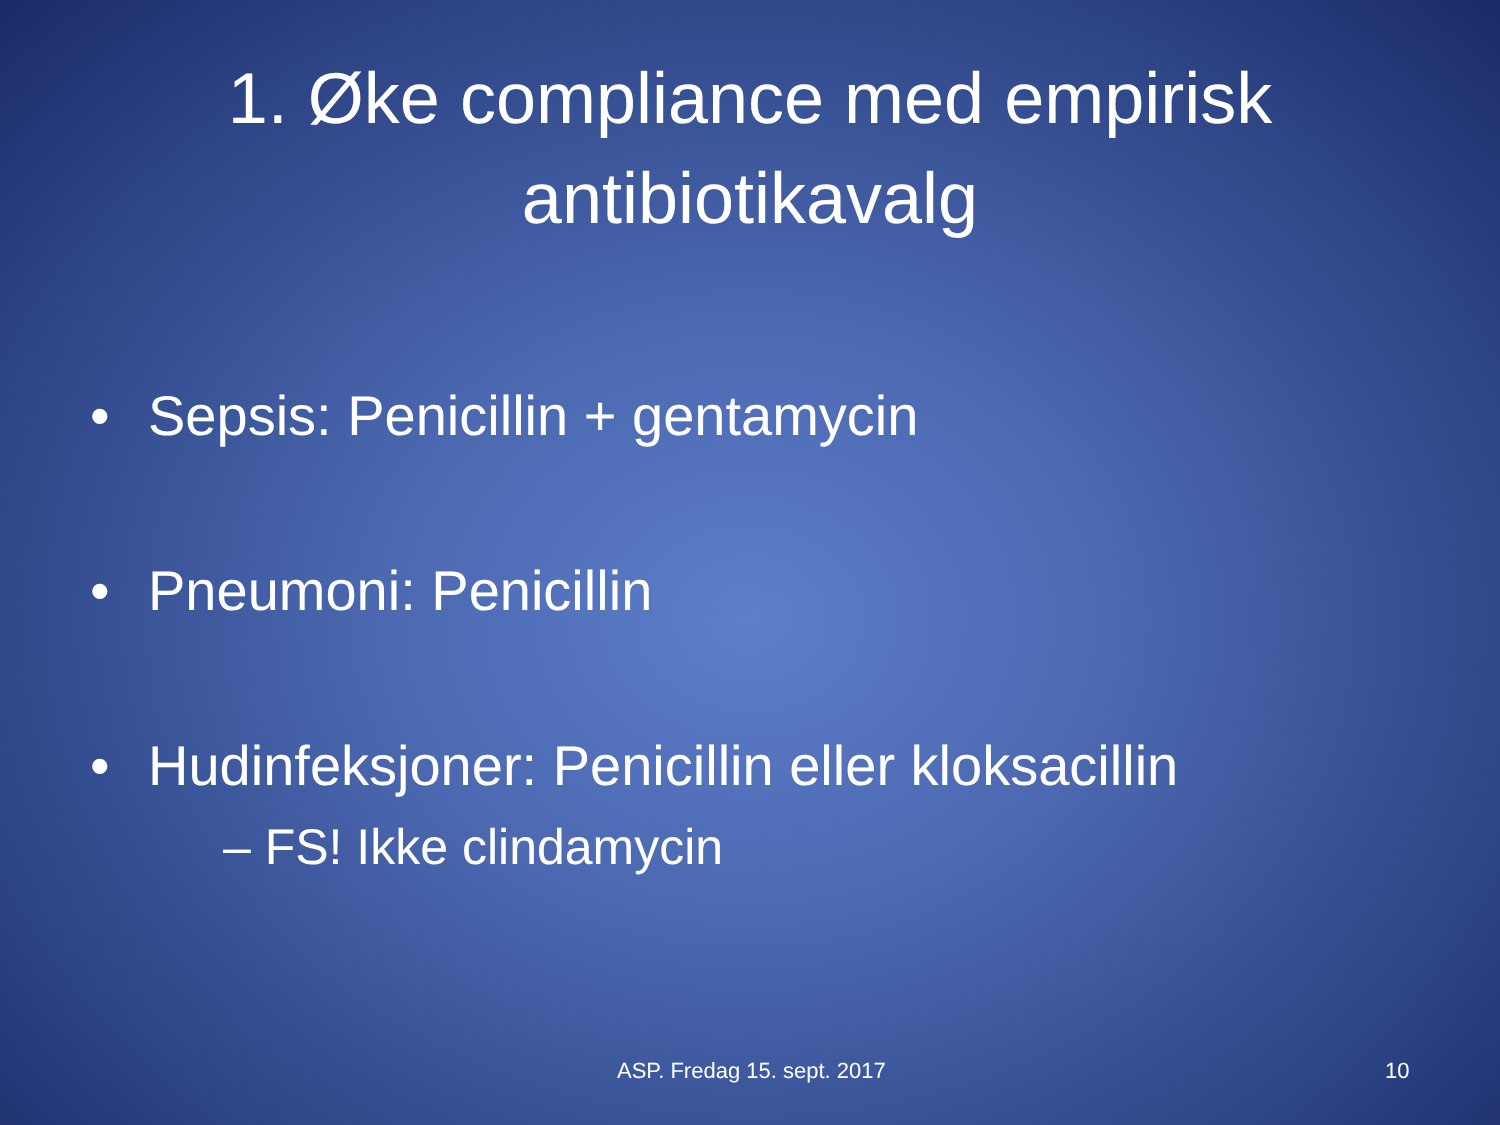1. Øke compliance med empirisk antibiotikavalg
• Sepsis: Penicillin + gentamycin
• Pneumoni: Penicillin
• Hudinfeksjoner: Penicillin eller kloksacillin
– FS! Ikke clindamycin
ASP. Fredag 15. sept. 2017 10